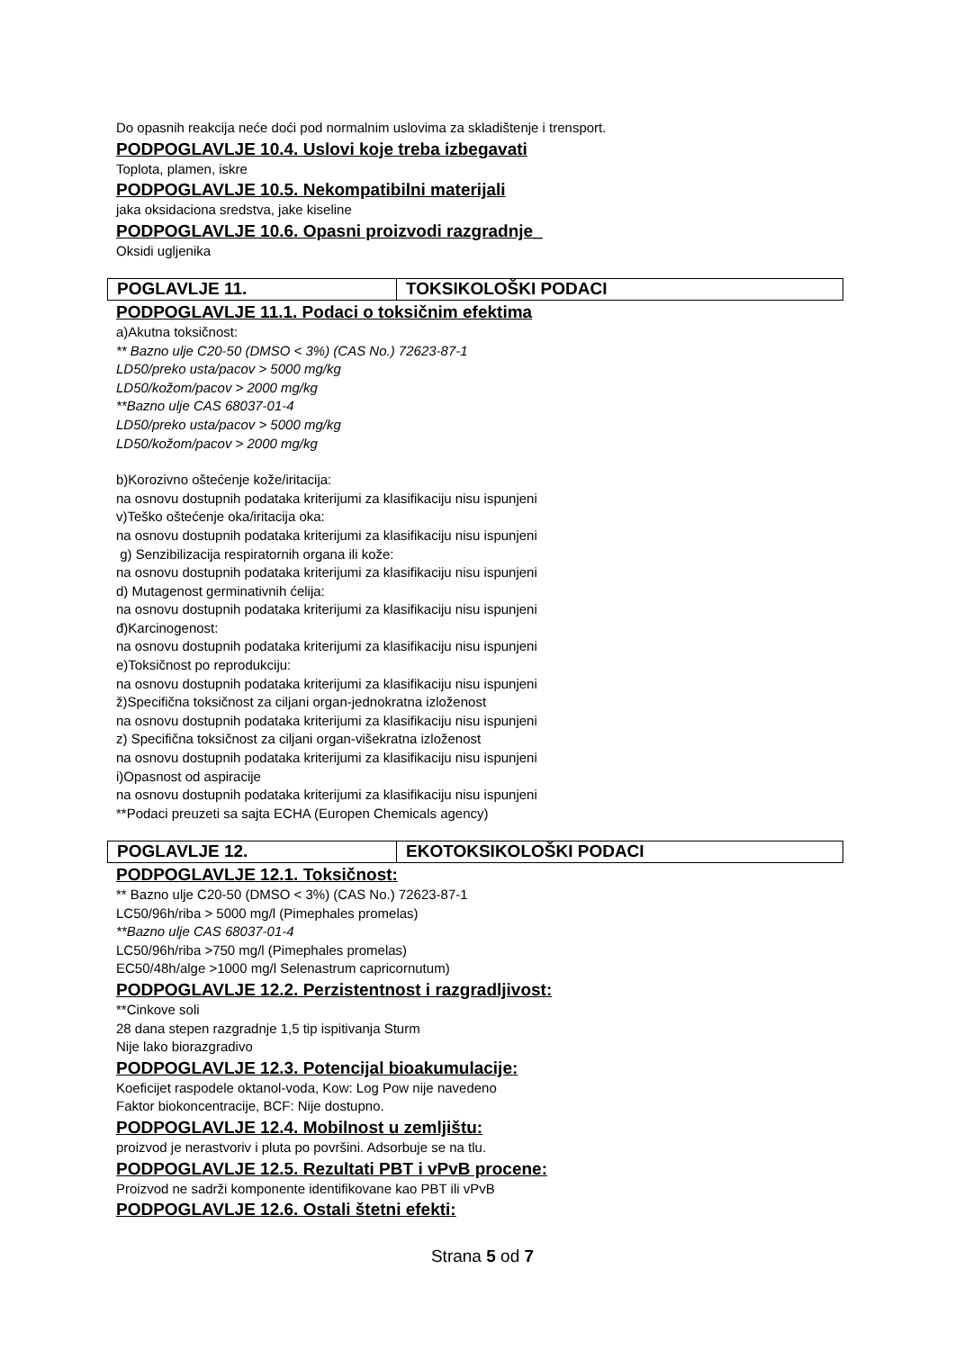Do opasnih reakcija neće doći pod normalnim uslovima za skladištenje i trensport.
PODPOGLAVLJE 10.4. Uslovi koje treba izbegavati
Toplota, plamen, iskre
PODPOGLAVLJE 10.5. Nekompatibilni materijali
jaka oksidaciona sredstva, jake kiseline
PODPOGLAVLJE 10.6. Opasni proizvodi razgradnje_
Oksidi ugljenika
| POGLAVLJE 11. | TOKSIKOLOŠKI PODACI |
PODPOGLAVLJE 11.1. Podaci o toksičnim efektima
a)Akutna toksičnost:
** Bazno ulje C20-50 (DMSO < 3%) (CAS No.) 72623-87-1
LD50/preko usta/pacov > 5000 mg/kg
LD50/kožom/pacov > 2000 mg/kg
**Bazno ulje CAS 68037-01-4
LD50/preko usta/pacov > 5000 mg/kg
LD50/kožom/pacov > 2000 mg/kg
b)Korozivno oštećenje kože/iritacija:
na osnovu dostupnih podataka kriterijumi za klasifikaciju nisu ispunjeni
v)Teško oštećenje oka/iritacija oka:
na osnovu dostupnih podataka kriterijumi za klasifikaciju nisu ispunjeni
g) Senzibilizacija respiratornih organa ili kože:
na osnovu dostupnih podataka kriterijumi za klasifikaciju nisu ispunjeni
d) Mutagenost germinativnih ćelija:
na osnovu dostupnih podataka kriterijumi za klasifikaciju nisu ispunjeni
đ)Karcinogenost:
na osnovu dostupnih podataka kriterijumi za klasifikaciju nisu ispunjeni
e)Toksičnost po reprodukciju:
na osnovu dostupnih podataka kriterijumi za klasifikaciju nisu ispunjeni
ž)Specifična toksičnost za ciljani organ-jednokratna izloženost
na osnovu dostupnih podataka kriterijumi za klasifikaciju nisu ispunjeni
z) Specifična toksičnost za ciljani organ-višekratna izloženost
na osnovu dostupnih podataka kriterijumi za klasifikaciju nisu ispunjeni
i)Opasnost od aspiracije
na osnovu dostupnih podataka kriterijumi za klasifikaciju nisu ispunjeni
**Podaci preuzeti sa sajta ECHA (Europen Chemicals agency)
| POGLAVLJE 12. | EKOTOKSIKOLOŠKI PODACI |
PODPOGLAVLJE 12.1. Toksičnost:
** Bazno ulje C20-50 (DMSO < 3%) (CAS No.) 72623-87-1
LC50/96h/riba > 5000 mg/l (Pimephales promelas)
**Bazno ulje CAS 68037-01-4
LC50/96h/riba >750 mg/l (Pimephales promelas)
EC50/48h/alge >1000 mg/l Selenastrum capricornutum)
PODPOGLAVLJE 12.2. Perzistentnost i razgradljivost:
**Cinkove soli
28 dana stepen razgradnje 1,5 tip ispitivanja Sturm
Nije lako biorazgradivo
PODPOGLAVLJE 12.3. Potencijal bioakumulacije:
Koeficijet raspodele oktanol-voda, Kow: Log Pow nije navedeno
Faktor biokoncentracije, BCF: Nije dostupno.
PODPOGLAVLJE 12.4. Mobilnost u zemljištu:
proizvod je nerastvoriv i pluta po površini. Adsorbuje se na tlu.
PODPOGLAVLJE 12.5. Rezultati PBT i vPvB procene:
Proizvod ne sadrži komponente identifikovane kao PBT ili vPvB
PODPOGLAVLJE 12.6. Ostali štetni efekti:
Strana 5 od 7